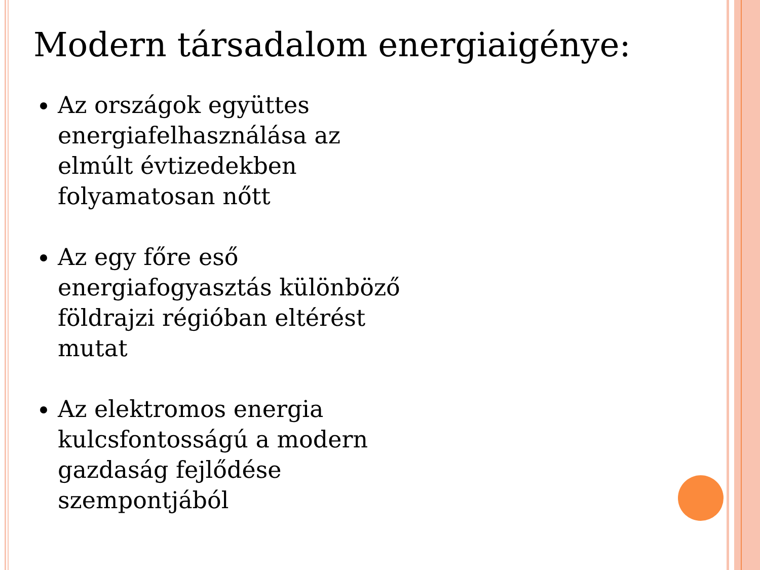Modern társadalom energiaigénye:
Az országok együttes energiafelhasználása az elmúlt évtizedekben folyamatosan nőtt
Az egy főre eső energiafogyasztás különböző földrajzi régióban eltérést mutat
Az elektromos energia kulcsfontosságú a modern gazdaság fejlődése szempontjából